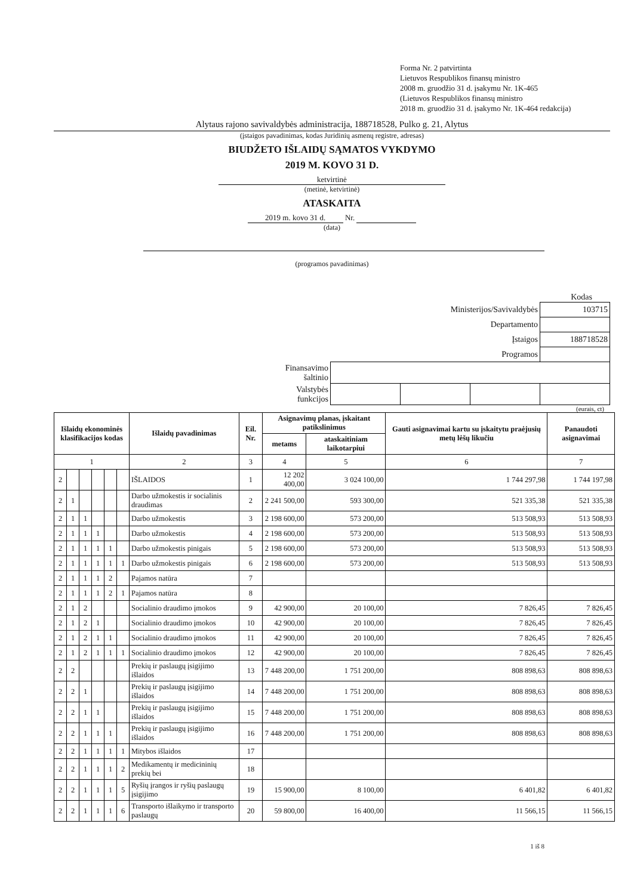Forma Nr. 2 patvirtinta
Lietuvos Respublikos finansų ministro
2008 m. gruodžio 31 d. įsakymu Nr. 1K-465
(Lietuvos Respublikos finansų ministro
2018 m. gruodžio 31 d. įsakymo Nr. 1K-464 redakcija)
Alytaus rajono savivaldybės administracija, 188718528, Pulko g. 21, Alytus
(įstaigos pavadinimas, kodas Juridinių asmenų registre, adresas)
BIUDŽETO IŠLAIDŲ SĄMATOS VYKDYMO
2019 M. KOVO 31 D.
ketvirtinė
(metinė, ketvirtinė)
ATASKAITA
2019 m. kovo 31 d. Nr.
(data)
(programos pavadinimas)
Kodas
| Ministerijos/Savivaldybės | | | | 103715 |
| Departamento | | | | |
| Įstaigos | | | | 188718528 |
| Programos | | | | |
| Finansavimo šaltinio | | | | |
| Valstybės funkcijos | | | | |
(eurais, ct)
| Išlaidų ekonominės klasifikacijos kodas | | | | | | Išlaidų pavadinimas | Eil. Nr. | Asignavimų planas, įskaitant patikslinimus | | Gauti asignavimai kartu su įskaitytu praėjusių metų lėšų likučiu | Panaudoti asignavimai |
| --- | --- | --- | --- | --- | --- | --- | --- | --- | --- | --- | --- |
| | | | | | | | | metams | ataskaitiniam laikotarpiui | | |
| 1 | | | | | | 2 | 3 | 4 | 5 | 6 | 7 |
| 2 | | | | | | IŠLAIDOS | 1 | 12 202 400,00 | 3 024 100,00 | 1 744 297,98 | 1 744 197,98 |
| 2 | 1 | | | | | Darbo užmokestis ir socialinis draudimas | 2 | 2 241 500,00 | 593 300,00 | 521 335,38 | 521 335,38 |
| 2 | 1 | 1 | | | | Darbo užmokestis | 3 | 2 198 600,00 | 573 200,00 | 513 508,93 | 513 508,93 |
| 2 | 1 | 1 | 1 | | | Darbo užmokestis | 4 | 2 198 600,00 | 573 200,00 | 513 508,93 | 513 508,93 |
| 2 | 1 | 1 | 1 | 1 | | Darbo užmokestis pinigais | 5 | 2 198 600,00 | 573 200,00 | 513 508,93 | 513 508,93 |
| 2 | 1 | 1 | 1 | 1 | 1 | Darbo užmokestis pinigais | 6 | 2 198 600,00 | 573 200,00 | 513 508,93 | 513 508,93 |
| 2 | 1 | 1 | 1 | 2 | | Pajamos natūra | 7 | | | | |
| 2 | 1 | 1 | 1 | 2 | 1 | Pajamos natūra | 8 | | | | |
| 2 | 1 | 2 | | | | Socialinio draudimo įmokos | 9 | 42 900,00 | 20 100,00 | 7 826,45 | 7 826,45 |
| 2 | 1 | 2 | 1 | | | Socialinio draudimo įmokos | 10 | 42 900,00 | 20 100,00 | 7 826,45 | 7 826,45 |
| 2 | 1 | 2 | 1 | 1 | | Socialinio draudimo įmokos | 11 | 42 900,00 | 20 100,00 | 7 826,45 | 7 826,45 |
| 2 | 1 | 2 | 1 | 1 | 1 | Socialinio draudimo įmokos | 12 | 42 900,00 | 20 100,00 | 7 826,45 | 7 826,45 |
| 2 | 2 | | | | | Prekių ir paslaugų įsigijimo išlaidos | 13 | 7 448 200,00 | 1 751 200,00 | 808 898,63 | 808 898,63 |
| 2 | 2 | 1 | | | | Prekių ir paslaugų įsigijimo išlaidos | 14 | 7 448 200,00 | 1 751 200,00 | 808 898,63 | 808 898,63 |
| 2 | 2 | 1 | 1 | | | Prekių ir paslaugų įsigijimo išlaidos | 15 | 7 448 200,00 | 1 751 200,00 | 808 898,63 | 808 898,63 |
| 2 | 2 | 1 | 1 | 1 | | Prekių ir paslaugų įsigijimo išlaidos | 16 | 7 448 200,00 | 1 751 200,00 | 808 898,63 | 808 898,63 |
| 2 | 2 | 1 | 1 | 1 | 1 | Mitybos išlaidos | 17 | | | | |
| 2 | 2 | 1 | 1 | 1 | 2 | Medikamentų ir medicininių prekių bei | 18 | | | | |
| 2 | 2 | 1 | 1 | 1 | 5 | Ryšių įrangos ir ryšių paslaugų įsigijimo | 19 | 15 900,00 | 8 100,00 | 6 401,82 | 6 401,82 |
| 2 | 2 | 1 | 1 | 1 | 6 | Transporto išlaikymo ir transporto paslaugų | 20 | 59 800,00 | 16 400,00 | 11 566,15 | 11 566,15 |
1 iš 8